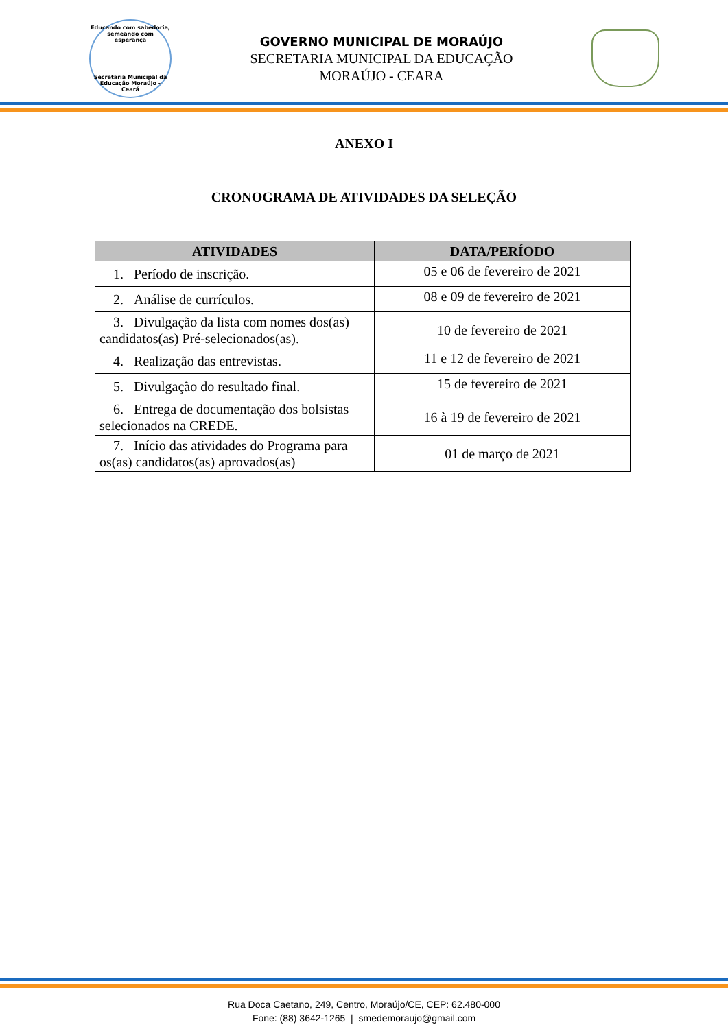Educando com sabedoria, semeando com esperança
Secretaria Municipal da Educação Moraújo - Ceará
GOVERNO MUNICIPAL DE MORAÚJO
SECRETARIA MUNICIPAL DA EDUCAÇÃO
MORAÚJO - CEARA
ANEXO I
CRONOGRAMA DE ATIVIDADES DA SELEÇÃO
| ATIVIDADES | DATA/PERÍODO |
| --- | --- |
| 1. Período de inscrição. | 05 e 06 de fevereiro de 2021 |
| 2. Análise de currículos. | 08 e 09 de fevereiro de 2021 |
| 3. Divulgação da lista com nomes dos(as) candidatos(as) Pré-selecionados(as). | 10 de fevereiro de 2021 |
| 4. Realização das entrevistas. | 11 e 12 de fevereiro de 2021 |
| 5. Divulgação do resultado final. | 15 de fevereiro de 2021 |
| 6. Entrega de documentação dos bolsistas selecionados na CREDE. | 16 à 19 de fevereiro de 2021 |
| 7. Início das atividades do Programa para os(as) candidatos(as) aprovados(as) | 01 de março de 2021 |
Rua Doca Caetano, 249, Centro, Moraújo/CE, CEP: 62.480-000
Fone: (88) 3642-1265 | smedemoraujo@gmail.com